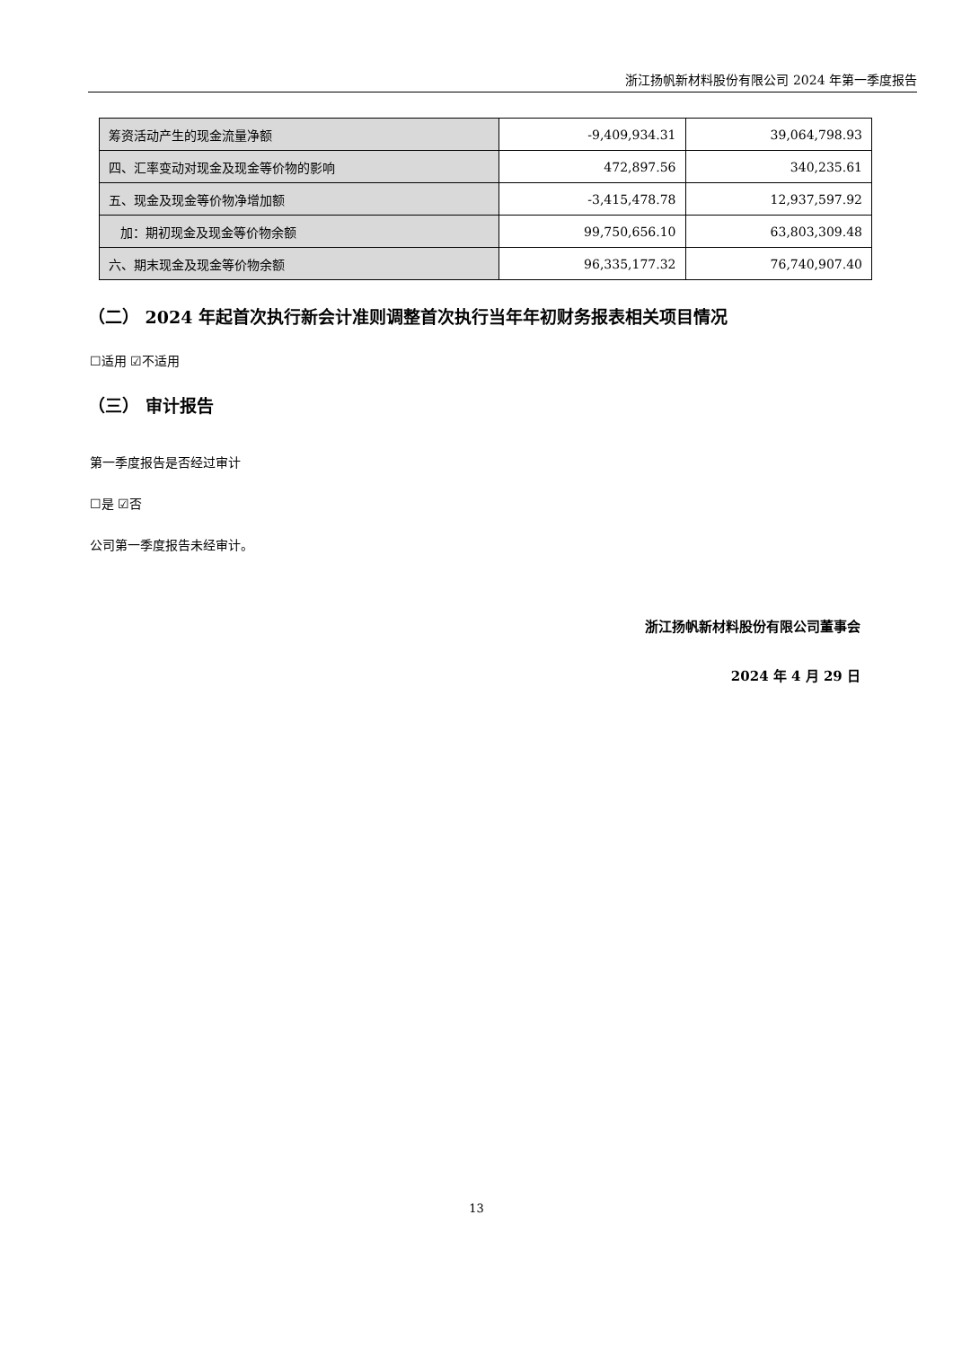浙江扬帆新材料股份有限公司 2024 年第一季度报告
| 筹资活动产生的现金流量净额 | -9,409,934.31 | 39,064,798.93 |
| 四、汇率变动对现金及现金等价物的影响 | 472,897.56 | 340,235.61 |
| 五、现金及现金等价物净增加额 | -3,415,478.78 | 12,937,597.92 |
| 加：期初现金及现金等价物余额 | 99,750,656.10 | 63,803,309.48 |
| 六、期末现金及现金等价物余额 | 96,335,177.32 | 76,740,907.40 |
（二） 2024 年起首次执行新会计准则调整首次执行当年年初财务报表相关项目情况
☐适用 ☑不适用
（三） 审计报告
第一季度报告是否经过审计
☐是 ☑否
公司第一季度报告未经审计。
浙江扬帆新材料股份有限公司董事会
2024 年 4 月 29 日
13